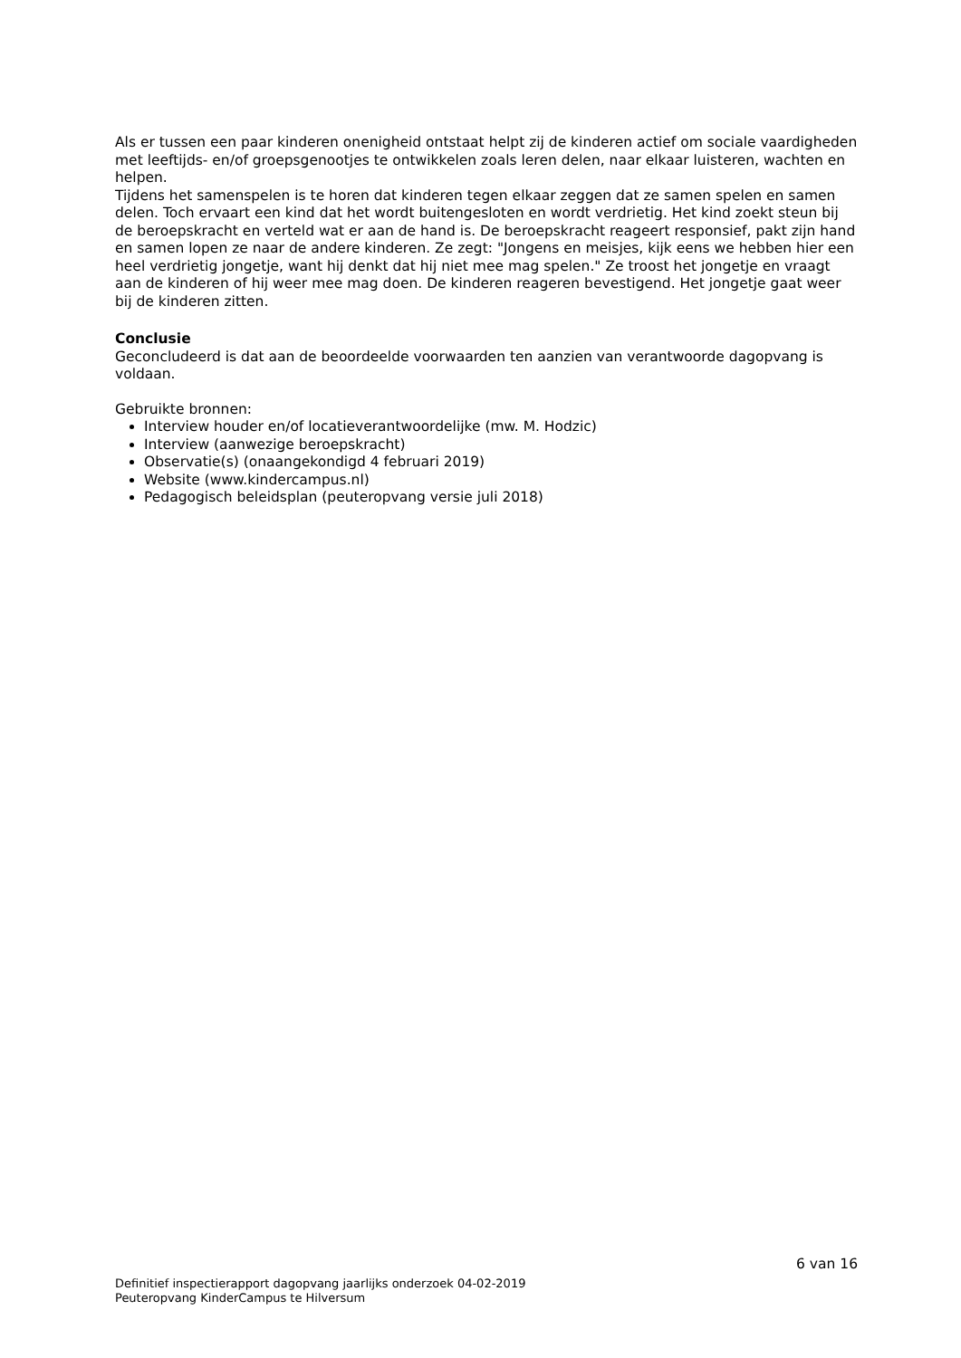Als er tussen een paar kinderen onenigheid ontstaat helpt zij de kinderen actief om sociale vaardigheden met leeftijds- en/of groepsgenootjes te ontwikkelen zoals leren delen, naar elkaar luisteren, wachten en helpen.
Tijdens het samenspelen is te horen dat kinderen tegen elkaar zeggen dat ze samen spelen en samen delen. Toch ervaart een kind dat het wordt buitengesloten en wordt verdrietig. Het kind zoekt steun bij de beroepskracht en verteld wat er aan de hand is. De beroepskracht reageert responsief, pakt zijn hand en samen lopen ze naar de andere kinderen. Ze zegt: "Jongens en meisjes, kijk eens we hebben hier een heel verdrietig jongetje, want hij denkt dat hij niet mee mag spelen." Ze troost het jongetje en vraagt aan de kinderen of hij weer mee mag doen. De kinderen reageren bevestigend. Het jongetje gaat weer bij de kinderen zitten.
Conclusie
Geconcludeerd is dat aan de beoordeelde voorwaarden ten aanzien van verantwoorde dagopvang is voldaan.
Gebruikte bronnen:
Interview houder en/of locatieverantwoordelijke (mw. M. Hodzic)
Interview (aanwezige beroepskracht)
Observatie(s) (onaangekondigd 4 februari 2019)
Website (www.kindercampus.nl)
Pedagogisch beleidsplan (peuteropvang versie juli 2018)
6 van 16
Definitief inspectierapport dagopvang jaarlijks onderzoek 04-02-2019
Peuteropvang KinderCampus te Hilversum